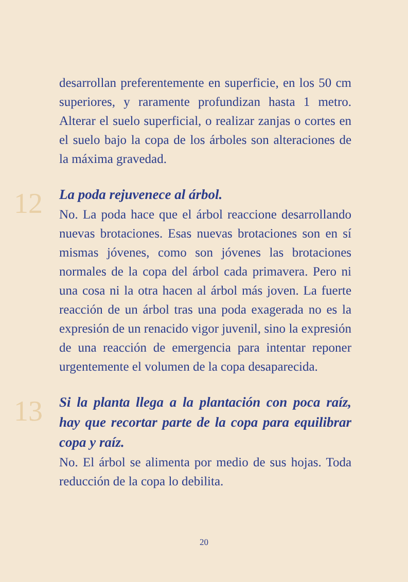desarrollan preferentemente en superficie, en los 50 cm superiores, y raramente profundizan hasta 1 metro. Alterar el suelo superficial, o realizar zanjas o cortes en el suelo bajo la copa de los árboles son alteraciones de la máxima gravedad.
12
La poda rejuvenece al árbol.
No. La poda hace que el árbol reaccione desarrollando nuevas brotaciones. Esas nuevas brotaciones son en sí mismas jóvenes, como son jóvenes las brotaciones normales de la copa del árbol cada primavera. Pero ni una cosa ni la otra hacen al árbol más joven. La fuerte reacción de un árbol tras una poda exagerada no es la expresión de un renacido vigor juvenil, sino la expresión de una reacción de emergencia para intentar reponer urgentemente el volumen de la copa desaparecida.
13
Si la planta llega a la plantación con poca raíz, hay que recortar parte de la copa para equilibrar copa y raíz.
No. El árbol se alimenta por medio de sus hojas. Toda reducción de la copa lo debilita.
20